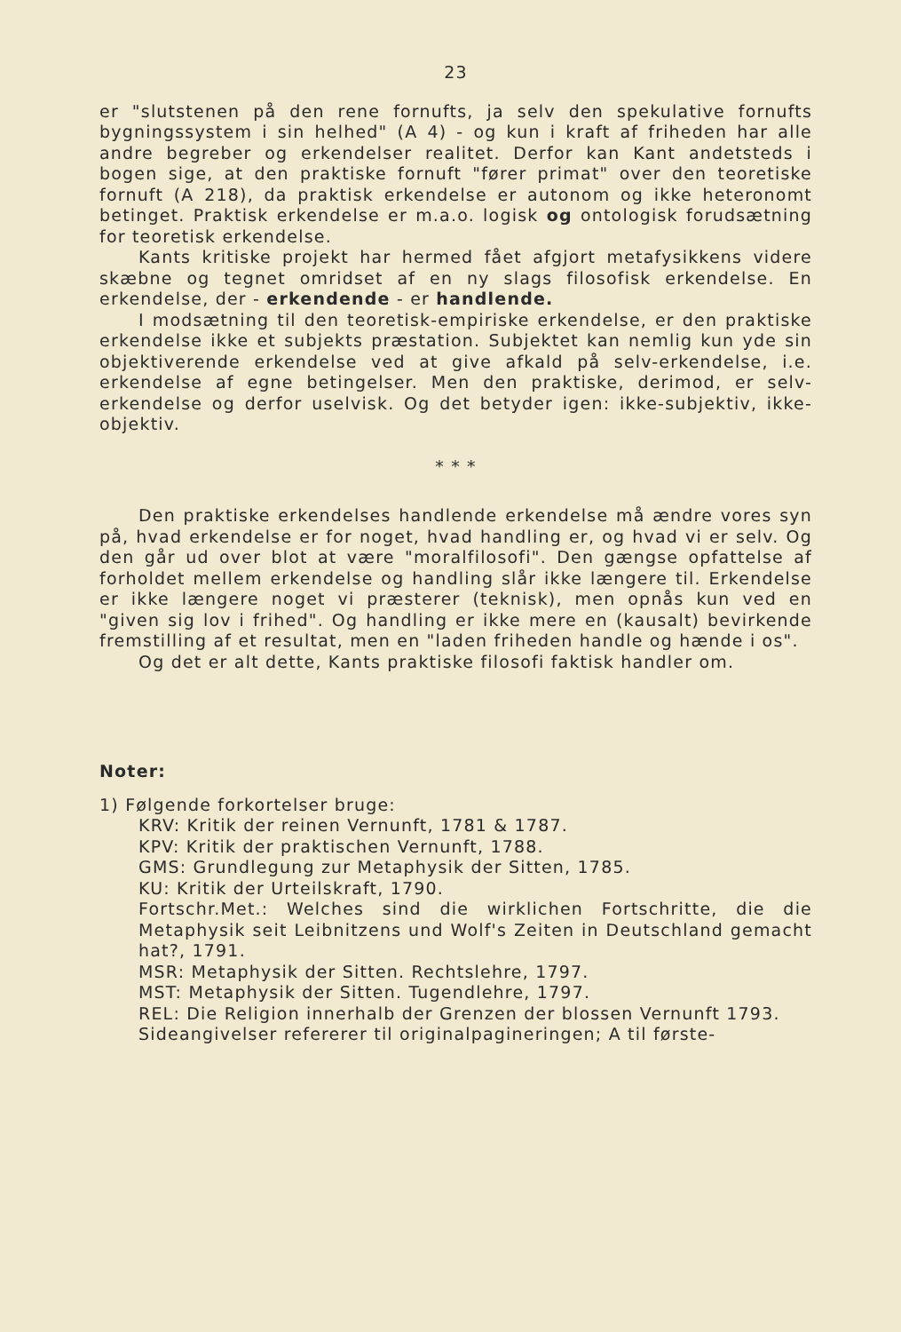23
er "slutstenen på den rene fornufts, ja selv den spekulative fornufts bygningssystem i sin helhed" (A 4) - og kun i kraft af friheden har alle andre begreber og erkendelser realitet. Derfor kan Kant andetsteds i bogen sige, at den praktiske fornuft "fører primat" over den teoretiske fornuft (A 218), da praktisk erkendelse er autonom og ikke heteronomt betinget. Praktisk erkendelse er m.a.o. logisk og ontologisk forudsætning for teoretisk erkendelse.
Kants kritiske projekt har hermed fået afgjort metafysikkens videre skæbne og tegnet omridset af en ny slags filosofisk erkendelse. En erkendelse, der - erkendende - er handlende.
I modsætning til den teoretisk-empiriske erkendelse, er den praktiske erkendelse ikke et subjekts præstation. Subjektet kan nemlig kun yde sin objektiverende erkendelse ved at give afkald på selv-erkendelse, i.e. erkendelse af egne betingelser. Men den praktiske, derimod, er selv-erkendelse og derfor uselvisk. Og det betyder igen: ikke-subjektiv, ikke-objektiv.
* * *
Den praktiske erkendelses handlende erkendelse må ændre vores syn på, hvad erkendelse er for noget, hvad handling er, og hvad vi er selv. Og den går ud over blot at være "moralfilosofi". Den gængse opfattelse af forholdet mellem erkendelse og handling slår ikke længere til. Erkendelse er ikke længere noget vi præsterer (teknisk), men opnås kun ved en "given sig lov i frihed". Og handling er ikke mere en (kausalt) bevirkende fremstilling af et resultat, men en "laden friheden handle og hænde i os".
Og det er alt dette, Kants praktiske filosofi faktisk handler om.
Noter:
1) Følgende forkortelser bruge:
KRV: Kritik der reinen Vernunft, 1781 & 1787.
KPV: Kritik der praktischen Vernunft, 1788.
GMS: Grundlegung zur Metaphysik der Sitten, 1785.
KU: Kritik der Urteilskraft, 1790.
Fortschr.Met.: Welches sind die wirklichen Fortschritte, die die Metaphysik seit Leibnitzens und Wolf's Zeiten in Deutschland gemacht hat?, 1791.
MSR: Metaphysik der Sitten. Rechtslehre, 1797.
MST: Metaphysik der Sitten. Tugendlehre, 1797.
REL: Die Religion innerhalb der Grenzen der blossen Vernunft 1793.
Sideangivelser refererer til originalpagineringen; A til første-